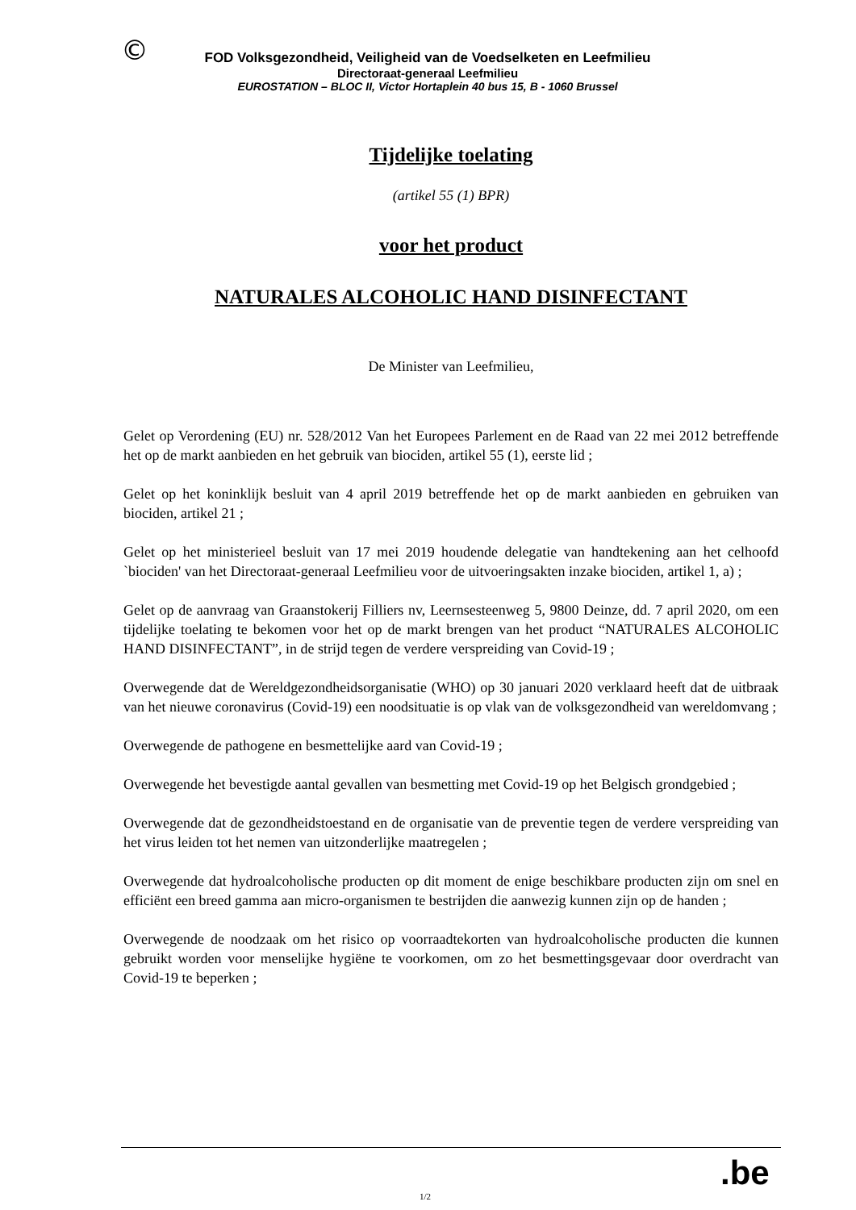©
FOD Volksgezondheid, Veiligheid van de Voedselketen en Leefmilieu
Directoraat-generaal Leefmilieu
EUROSTATION – BLOC II, Victor Hortaplein 40 bus 15, B - 1060 Brussel
Tijdelijke toelating
(artikel 55 (1) BPR)
voor het product
NATURALES ALCOHOLIC HAND DISINFECTANT
De Minister van Leefmilieu,
Gelet op Verordening (EU) nr. 528/2012 Van het Europees Parlement en de Raad van 22 mei 2012 betreffende het op de markt aanbieden en het gebruik van biociden, artikel 55 (1), eerste lid ;
Gelet op het koninklijk besluit van 4 april 2019 betreffende het op de markt aanbieden en gebruiken van biociden, artikel 21 ;
Gelet op het ministerieel besluit van 17 mei 2019 houdende delegatie van handtekening aan het celhoofd `biociden' van het Directoraat-generaal Leefmilieu voor de uitvoeringsakten inzake biociden, artikel 1, a) ;
Gelet op de aanvraag van Graanstokerij Filliers nv, Leernsesteenweg 5, 9800 Deinze, dd. 7 april 2020, om een tijdelijke toelating te bekomen voor het op de markt brengen van het product “NATURALES ALCOHOLIC HAND DISINFECTANT”, in de strijd tegen de verdere verspreiding van Covid-19 ;
Overwegende dat de Wereldgezondheidsorganisatie (WHO) op 30 januari 2020 verklaard heeft dat de uitbraak van het nieuwe coronavirus (Covid-19) een noodsituatie is op vlak van de volksgezondheid van wereldomvang ;
Overwegende de pathogene en besmettelijke aard van Covid-19 ;
Overwegende het bevestigde aantal gevallen van besmetting met Covid-19 op het Belgisch grondgebied ;
Overwegende dat de gezondheidstoestand en de organisatie van de preventie tegen de verdere verspreiding van het virus leiden tot het nemen van uitzonderlijke maatregelen ;
Overwegende dat hydroalcoholische producten op dit moment de enige beschikbare producten zijn om snel en efficiënt een breed gamma aan micro-organismen te bestrijden die aanwezig kunnen zijn op de handen ;
Overwegende de noodzaak om het risico op voorraadtekorten van hydroalcoholische producten die kunnen gebruikt worden voor menselijke hygiëne te voorkomen, om zo het besmettingsgevaar door overdracht van Covid-19 te beperken ;
1/2
.be